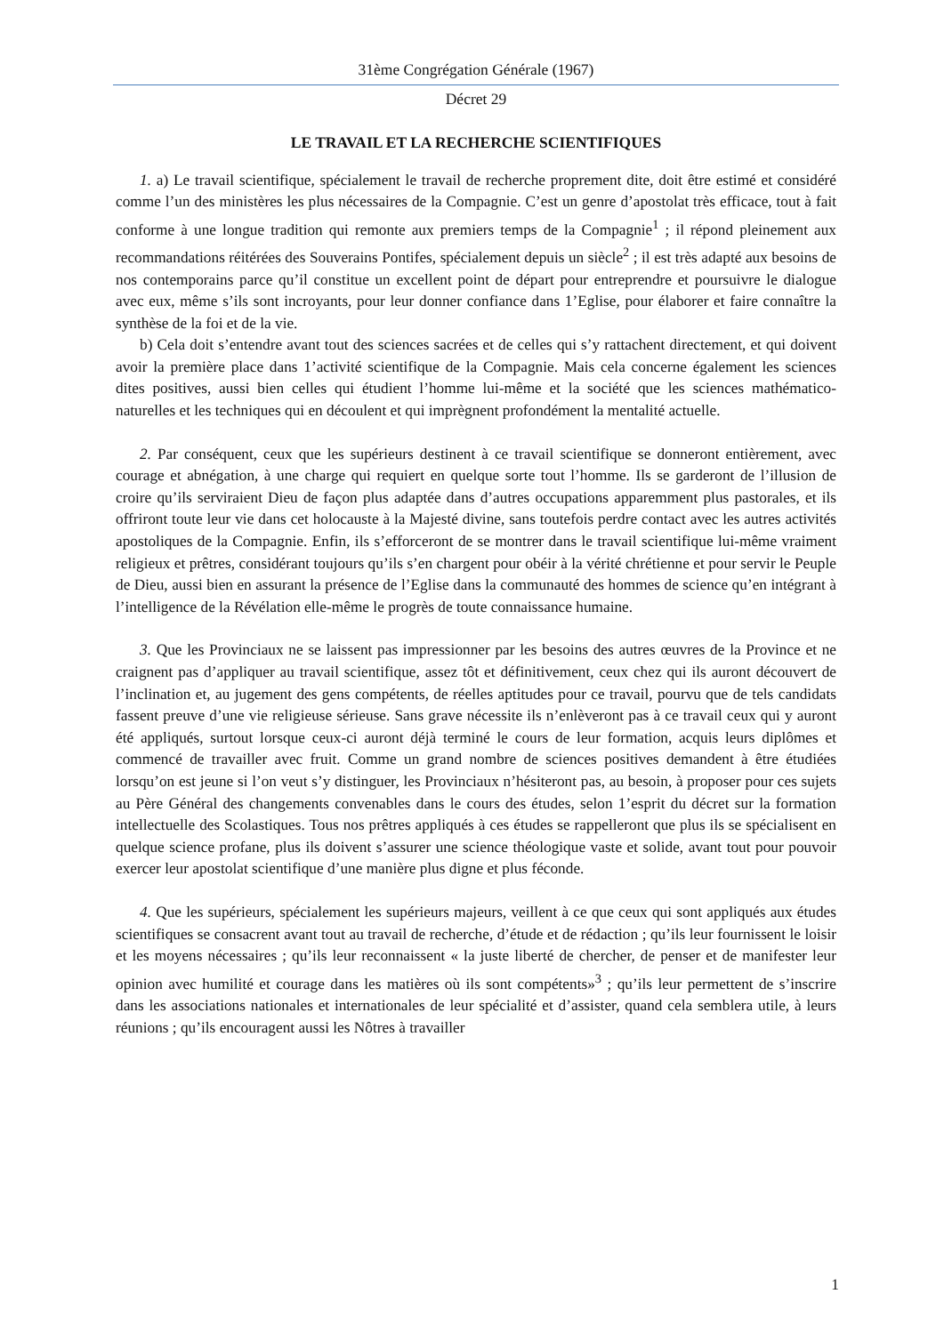31ème Congrégation Générale (1967)
Décret 29
LE TRAVAIL ET LA RECHERCHE SCIENTIFIQUES
1. a) Le travail scientifique, spécialement le travail de recherche proprement dite, doit être estimé et considéré comme l’un des ministères les plus nécessaires de la Compagnie. C’est un genre d’apostolat très efficace, tout à fait conforme à une longue tradition qui remonte aux premiers temps de la Compagnie<sup>1</sup> ; il répond pleinement aux recommandations réitérées des Souverains Pontifes, spécialement depuis un siècle<sup>2</sup> ; il est très adapté aux besoins de nos contemporains parce qu’il constitue un excellent point de départ pour entreprendre et poursuivre le dialogue avec eux, même s’ils sont incroyants, pour leur donner confiance dans 1’Eglise, pour élaborer et faire connaître la synthèse de la foi et de la vie.
b) Cela doit s’entendre avant tout des sciences sacrées et de celles qui s’y rattachent directement, et qui doivent avoir la première place dans 1’activité scientifique de la Compagnie. Mais cela concerne également les sciences dites positives, aussi bien celles qui étudient l’homme lui-même et la société que les sciences mathématico-naturelles et les techniques qui en découlent et qui imprègnent profondément la mentalité actuelle.
2. Par conséquent, ceux que les supérieurs destinent à ce travail scientifique se donneront entièrement, avec courage et abnégation, à une charge qui requiert en quelque sorte tout l’homme. Ils se garderont de l’illusion de croire qu’ils serviraient Dieu de façon plus adaptée dans d’autres occupations apparemment plus pastorales, et ils offriront toute leur vie dans cet holocauste à la Majesté divine, sans toutefois perdre contact avec les autres activités apostoliques de la Compagnie. Enfin, ils s’efforceront de se montrer dans le travail scientifique lui-même vraiment religieux et prêtres, considérant toujours qu’ils s’en chargent pour obéir à la vérité chrétienne et pour servir le Peuple de Dieu, aussi bien en assurant la présence de l’Eglise dans la communauté des hommes de science qu’en intégrant à l’intelligence de la Révélation elle-même le progrès de toute connaissance humaine.
3. Que les Provinciaux ne se laissent pas impressionner par les besoins des autres œuvres de la Province et ne craignent pas d’appliquer au travail scientifique, assez tôt et définitivement, ceux chez qui ils auront découvert de l’inclination et, au jugement des gens compétents, de réelles aptitudes pour ce travail, pourvu que de tels candidats fassent preuve d’une vie religieuse sérieuse. Sans grave nécessite ils n’enlèveront pas à ce travail ceux qui y auront été appliqués, surtout lorsque ceux-ci auront déjà terminé le cours de leur formation, acquis leurs diplômes et commencé de travailler avec fruit. Comme un grand nombre de sciences positives demandent à être étudiées lorsqu’on est jeune si l’on veut s’y distinguer, les Provinciaux n’hésiteront pas, au besoin, à proposer pour ces sujets au Père Général des changements convenables dans le cours des études, selon 1’esprit du décret sur la formation intellectuelle des Scolastiques. Tous nos prêtres appliqués à ces études se rappelleront que plus ils se spécialisent en quelque science profane, plus ils doivent s’assurer une science théologique vaste et solide, avant tout pour pouvoir exercer leur apostolat scientifique d’une manière plus digne et plus féconde.
4. Que les supérieurs, spécialement les supérieurs majeurs, veillent à ce que ceux qui sont appliqués aux études scientifiques se consacrent avant tout au travail de recherche, d’étude et de rédaction ; qu’ils leur fournissent le loisir et les moyens nécessaires ; qu’ils leur reconnaissent « la juste liberté de chercher, de penser et de manifester leur opinion avec humilité et courage dans les matières où ils sont compétents»<sup>3</sup> ; qu’ils leur permettent de s’inscrire dans les associations nationales et internationales de leur spécialité et d’assister, quand cela semblera utile, à leurs réunions ; qu’ils encouragent aussi les Nôtres à travailler
1